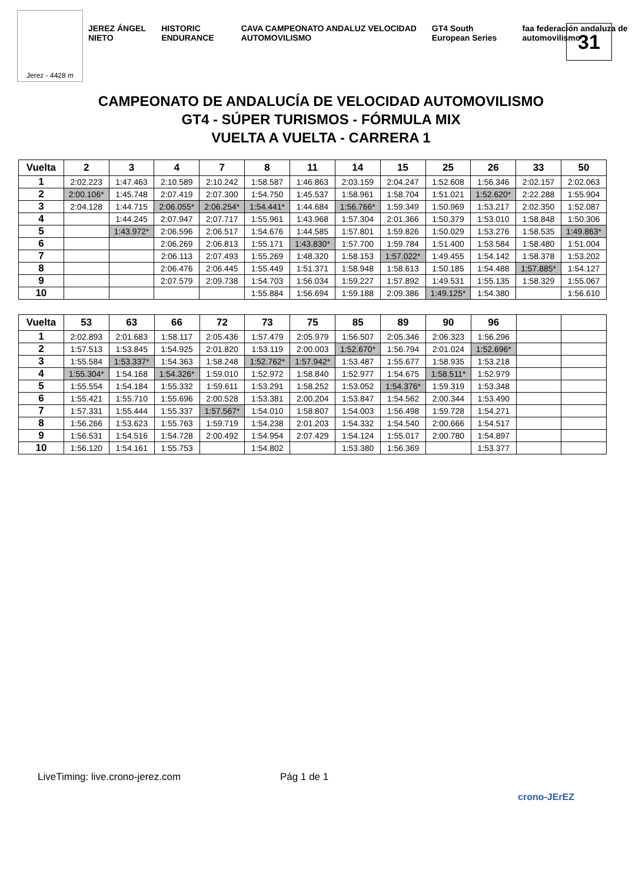Jerez - 4428 m
JEREZ ÁNGEL NIETO HISTORIC ENDURANCE CAVA CAMPEONATO ANDALUZ VELOCIDAD AUTOMOVILISMO GT4 South European Series faa federación andaluza de automovilismo
31
CAMPEONATO DE ANDALUCÍA DE VELOCIDAD AUTOMOVILISMO
GT4 - SÚPER TURISMOS - FÓRMULA MIX
VUELTA A VUELTA - CARRERA 1
| Vuelta | 2 | 3 | 4 | 7 | 8 | 11 | 14 | 15 | 25 | 26 | 33 | 50 |
| --- | --- | --- | --- | --- | --- | --- | --- | --- | --- | --- | --- | --- |
| 1 | 2:02.223 | 1:47.463 | 2:10.589 | 2:10.242 | 1:58.587 | 1:46.863 | 2:03.159 | 2:04.247 | 1:52.608 | 1:56.346 | 2:02.157 | 2:02.063 |
| 2 | 2:00.106* | 1:45.748 | 2:07.419 | 2:07.300 | 1:54.750 | 1:45.537 | 1:58.961 | 1:58.704 | 1:51.021 | 1:52.620* | 2:22.288 | 1:55.904 |
| 3 | 2:04.128 | 1:44.715 | 2:06.055* | 2:06.254* | 1:54.441* | 1:44.684 | 1:56.766* | 1:59.349 | 1:50.969 | 1:53.217 | 2:02.350 | 1:52.087 |
| 4 | | 1:44.245 | 2:07.947 | 2:07.717 | 1:55.961 | 1:43.968 | 1:57.304 | 2:01.366 | 1:50.379 | 1:53.010 | 1:58.848 | 1:50.306 |
| 5 | | 1:43.972* | 2:06.596 | 2:06.517 | 1:54.676 | 1:44.585 | 1:57.801 | 1:59.826 | 1:50.029 | 1:53.276 | 1:58.535 | 1:49.863* |
| 6 | | | 2:06.269 | 2:06.813 | 1:55.171 | 1:43.830* | 1:57.700 | 1:59.784 | 1:51.400 | 1:53.584 | 1:58.480 | 1:51.004 |
| 7 | | | 2:06.113 | 2:07.493 | 1:55.269 | 1:48.320 | 1:58.153 | 1:57.022* | 1:49.455 | 1:54.142 | 1:58.378 | 1:53.202 |
| 8 | | | 2:06.476 | 2:06.445 | 1:55.449 | 1:51.371 | 1:58.948 | 1:58.613 | 1:50.185 | 1:54.488 | 1:57.885* | 1:54.127 |
| 9 | | | 2:07.579 | 2:09.738 | 1:54.703 | 1:56.034 | 1:59.227 | 1:57.892 | 1:49.531 | 1:55.135 | 1:58.329 | 1:55.067 |
| 10 | | | | | 1:55.884 | 1:56.694 | 1:59.188 | 2:09.386 | 1:49.125* | 1:54.380 | | 1:56.610 |
| Vuelta | 53 | 63 | 66 | 72 | 73 | 75 | 85 | 89 | 90 | 96 | | |
| --- | --- | --- | --- | --- | --- | --- | --- | --- | --- | --- | --- | --- |
| 1 | 2:02.893 | 2:01.683 | 1:58.117 | 2:05.436 | 1:57.479 | 2:05.979 | 1:56.507 | 2:05.346 | 2:06.323 | 1:56.296 | | |
| 2 | 1:57.513 | 1:53.845 | 1:54.925 | 2:01.820 | 1:53.119 | 2:00.003 | 1:52.670* | 1:56.794 | 2:01.024 | 1:52.696* | | |
| 3 | 1:55.584 | 1:53.337* | 1:54.363 | 1:58.248 | 1:52.762* | 1:57.942* | 1:53.487 | 1:55.677 | 1:58.935 | 1:53.218 | | |
| 4 | 1:55.304* | 1:54.168 | 1:54.326* | 1:59.010 | 1:52.972 | 1:58.840 | 1:52.977 | 1:54.675 | 1:58.511* | 1:52.979 | | |
| 5 | 1:55.554 | 1:54.184 | 1:55.332 | 1:59.611 | 1:53.291 | 1:58.252 | 1:53.052 | 1:54.376* | 1:59.319 | 1:53.348 | | |
| 6 | 1:55.421 | 1:55.710 | 1:55.696 | 2:00.528 | 1:53.381 | 2:00.204 | 1:53.847 | 1:54.562 | 2:00.344 | 1:53.490 | | |
| 7 | 1:57.331 | 1:55.444 | 1:55.337 | 1:57.567* | 1:54.010 | 1:58.807 | 1:54.003 | 1:56.498 | 1:59.728 | 1:54.271 | | |
| 8 | 1:56.266 | 1:53.623 | 1:55.763 | 1:59.719 | 1:54.238 | 2:01.203 | 1:54.332 | 1:54.540 | 2:00.666 | 1:54.517 | | |
| 9 | 1:56.531 | 1:54.516 | 1:54.728 | 2:00.492 | 1:54.954 | 2:07.429 | 1:54.124 | 1:55.017 | 2:00.780 | 1:54.897 | | |
| 10 | 1:56.120 | 1:54.161 | 1:55.753 | | 1:54.802 | | 1:53.380 | 1:56.369 | | 1:53.377 | | |
LiveTiming: live.crono-jerez.com Pág 1 de 1
crono-JErEZ